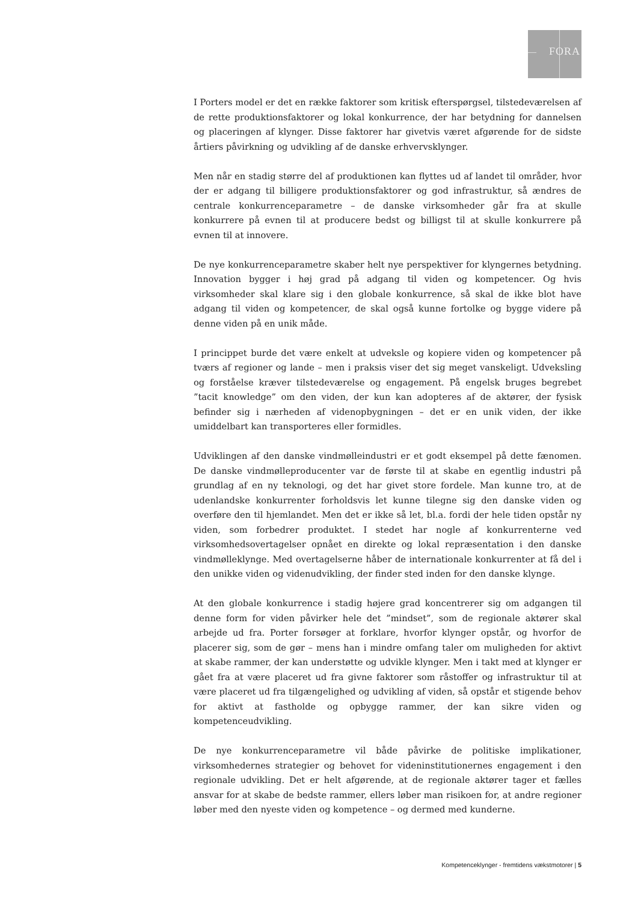FORA
I Porters model er det en række faktorer som kritisk efterspørgsel, tilstedeværelsen af de rette produktionsfaktorer og lokal konkurrence, der har betydning for dannelsen og placeringen af klynger. Disse faktorer har givetvis været afgørende for de sidste årtiers påvirkning og udvikling af de danske erhvervsklynger.
Men når en stadig større del af produktionen kan flyttes ud af landet til områder, hvor der er adgang til billigere produktionsfaktorer og god infrastruktur, så ændres de centrale konkurrenceparametre – de danske virksomheder går fra at skulle konkurrere på evnen til at producere bedst og billigst til at skulle konkurrere på evnen til at innovere.
De nye konkurrenceparametre skaber helt nye perspektiver for klyngernes betydning. Innovation bygger i høj grad på adgang til viden og kompetencer. Og hvis virksomheder skal klare sig i den globale konkurrence, så skal de ikke blot have adgang til viden og kompetencer, de skal også kunne fortolke og bygge videre på denne viden på en unik måde.
I princippet burde det være enkelt at udveksle og kopiere viden og kompetencer på tværs af regioner og lande – men i praksis viser det sig meget vanskeligt. Udveksling og forståelse kræver tilstedeværelse og engagement. På engelsk bruges begrebet ”tacit knowledge” om den viden, der kun kan adopteres af de aktører, der fysisk befinder sig i nærheden af videnopbygningen – det er en unik viden, der ikke umiddelbart kan transporteres eller formidles.
Udviklingen af den danske vindmølleindustri er et godt eksempel på dette fænomen. De danske vindmølleproducenter var de første til at skabe en egentlig industri på grundlag af en ny teknologi, og det har givet store fordele. Man kunne tro, at de udenlandske konkurrenter forholdsvis let kunne tilegne sig den danske viden og overføre den til hjemlandet. Men det er ikke så let, bl.a. fordi der hele tiden opstår ny viden, som forbedrer produktet. I stedet har nogle af konkurrenterne ved virksomhedsovertagelser opnået en direkte og lokal repræsentation i den danske vindmølleklynge. Med overtagelserne håber de internationale konkurrenter at få del i den unikke viden og videnudvikling, der finder sted inden for den danske klynge.
At den globale konkurrence i stadig højere grad koncentrerer sig om adgangen til denne form for viden påvirker hele det ”mindset”, som de regionale aktører skal arbejde ud fra. Porter forsøger at forklare, hvorfor klynger opstår, og hvorfor de placerer sig, som de gør – mens han i mindre omfang taler om muligheden for aktivt at skabe rammer, der kan understøtte og udvikle klynger. Men i takt med at klynger er gået fra at være placeret ud fra givne faktorer som råstoffer og infrastruktur til at være placeret ud fra tilgængelighed og udvikling af viden, så opstår et stigende behov for aktivt at fastholde og opbygge rammer, der kan sikre viden og kompetenceudvikling.
De nye konkurrenceparametre vil både påvirke de politiske implikationer, virksomhedernes strategier og behovet for videninstitutionernes engagement i den regionale udvikling. Det er helt afgørende, at de regionale aktører tager et fælles ansvar for at skabe de bedste rammer, ellers løber man risikoen for, at andre regioner løber med den nyeste viden og kompetence – og dermed med kunderne.
Kompetenceklynger - fremtidens vækstmotorer | 5